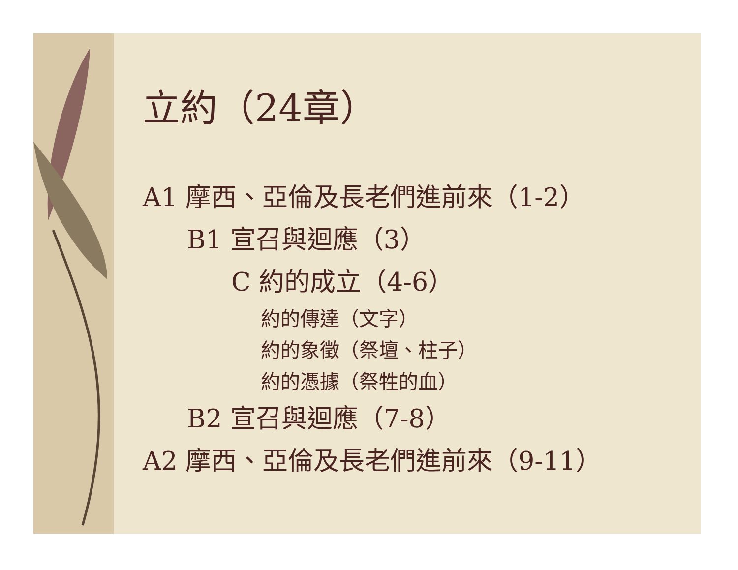立約（24章）
A1 摩西、亞倫及長老們進前來（1-2）
B1 宣召與迴應（3）
C 約的成立（4-6）
約的傳達（文字）
約的象徵（祭壇、柱子）
約的憑據（祭牲的血）
B2 宣召與迴應（7-8）
A2 摩西、亞倫及長老們進前來（9-11）